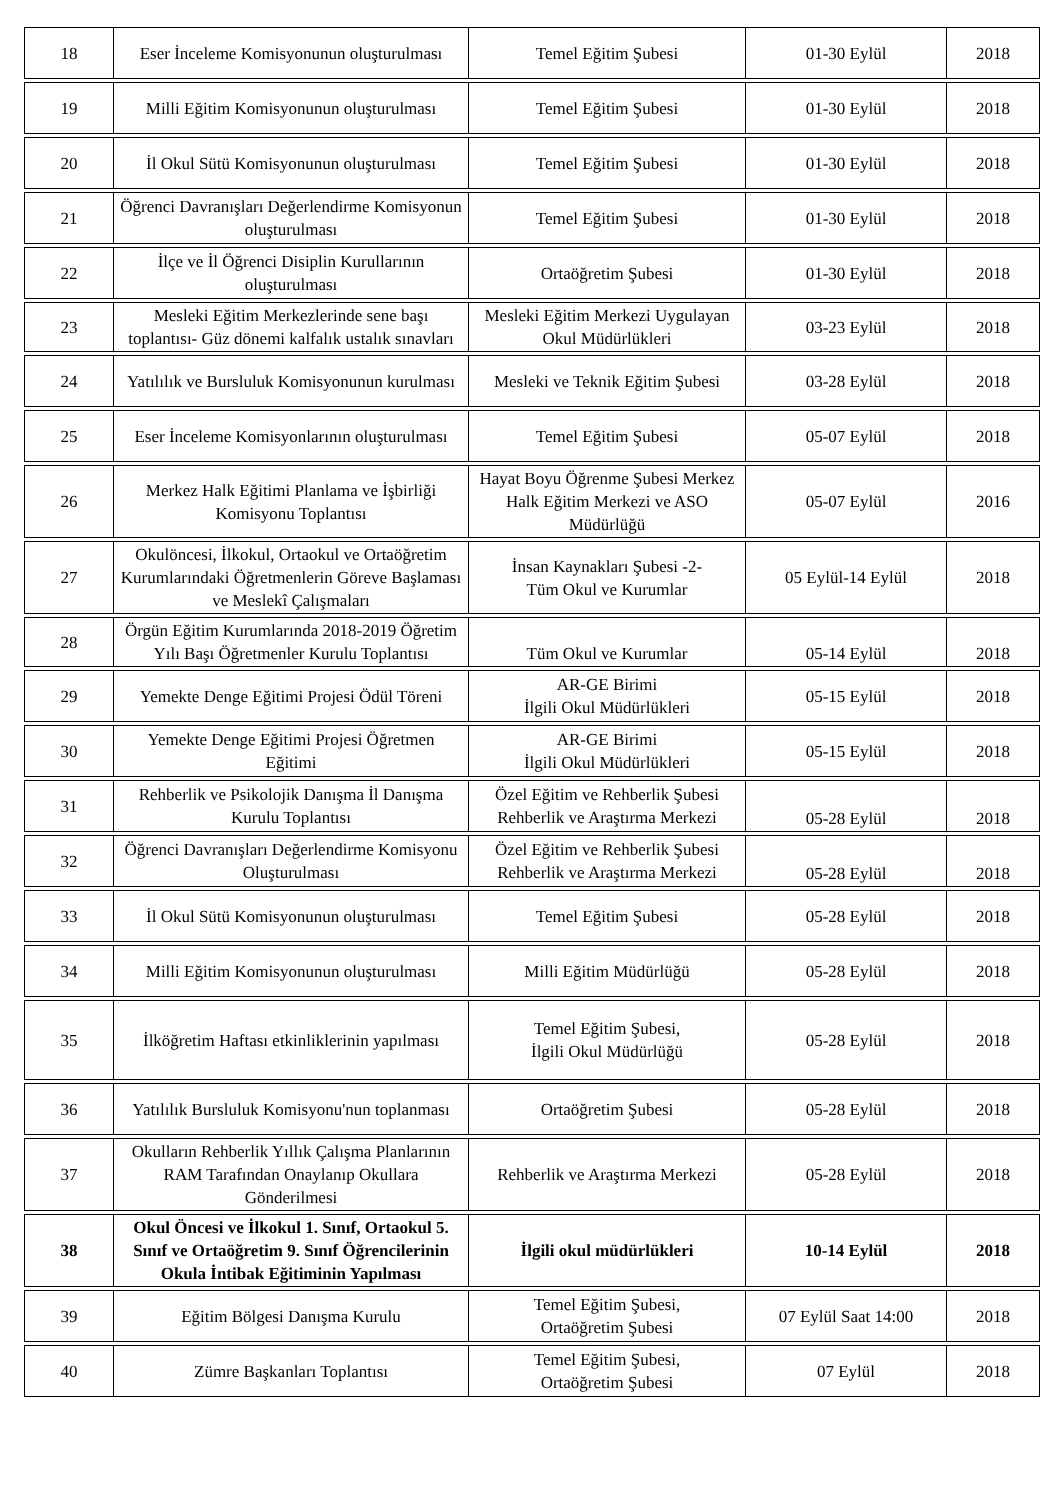| 18 | Eser İnceleme Komisyonunun oluşturulması | Temel Eğitim Şubesi | 01-30 Eylül | 2018 |
| 19 | Milli Eğitim Komisyonunun oluşturulması | Temel Eğitim Şubesi | 01-30 Eylül | 2018 |
| 20 | İl Okul Sütü Komisyonunun oluşturulması | Temel Eğitim Şubesi | 01-30 Eylül | 2018 |
| 21 | Öğrenci Davranışları Değerlendirme Komisyonun oluşturulması | Temel Eğitim Şubesi | 01-30 Eylül | 2018 |
| 22 | İlçe ve İl Öğrenci Disiplin Kurullarının oluşturulması | Ortaöğretim Şubesi | 01-30 Eylül | 2018 |
| 23 | Mesleki Eğitim Merkezlerinde sene başı toplantısı- Güz dönemi kalfalık ustalık sınavları | Mesleki Eğitim Merkezi Uygulayan Okul Müdürlükleri | 03-23 Eylül | 2018 |
| 24 | Yatılılık ve Bursluluk Komisyonunun kurulması | Mesleki ve Teknik Eğitim Şubesi | 03-28 Eylül | 2018 |
| 25 | Eser İnceleme Komisyonlarının oluşturulması | Temel Eğitim Şubesi | 05-07 Eylül | 2018 |
| 26 | Merkez Halk Eğitimi Planlama ve İşbirliği Komisyonu Toplantısı | Hayat Boyu Öğrenme Şubesi Merkez Halk Eğitim Merkezi ve ASO Müdürlüğü | 05-07 Eylül | 2016 |
| 27 | Okulöncesi, İlkokul, Ortaokul ve Ortaöğretim Kurumlarındaki Öğretmenlerin Göreve Başlaması ve Meslekî Çalışmaları | İnsan Kaynakları Şubesi -2- Tüm Okul ve Kurumlar | 05 Eylül-14 Eylül | 2018 |
| 28 | Örgün Eğitim Kurumlarında 2018-2019 Öğretim Yılı Başı Öğretmenler Kurulu Toplantısı | Tüm Okul ve Kurumlar | 05-14 Eylül | 2018 |
| 29 | Yemekte Denge Eğitimi Projesi Ödül Töreni | AR-GE Birimi İlgili Okul Müdürlükleri | 05-15 Eylül | 2018 |
| 30 | Yemekte Denge Eğitimi Projesi Öğretmen Eğitimi | AR-GE Birimi İlgili Okul Müdürlükleri | 05-15 Eylül | 2018 |
| 31 | Rehberlik ve Psikolojik Danışma İl Danışma Kurulu Toplantısı | Özel Eğitim ve Rehberlik Şubesi Rehberlik ve Araştırma Merkezi | 05-28 Eylül | 2018 |
| 32 | Öğrenci Davranışları Değerlendirme Komisyonu Oluşturulması | Özel Eğitim ve Rehberlik Şubesi Rehberlik ve Araştırma Merkezi | 05-28 Eylül | 2018 |
| 33 | İl Okul Sütü Komisyonunun oluşturulması | Temel Eğitim Şubesi | 05-28 Eylül | 2018 |
| 34 | Milli Eğitim Komisyonunun oluşturulması | Milli Eğitim Müdürlüğü | 05-28 Eylül | 2018 |
| 35 | İlköğretim Haftası etkinliklerinin yapılması | Temel Eğitim Şubesi, İlgili Okul Müdürlüğü | 05-28 Eylül | 2018 |
| 36 | Yatılılık Bursluluk Komisyonu'nun toplanması | Ortaöğretim Şubesi | 05-28 Eylül | 2018 |
| 37 | Okulların Rehberlik Yıllık Çalışma Planlarının RAM Tarafından Onaylanıp Okullara Gönderilmesi | Rehberlik ve Araştırma Merkezi | 05-28 Eylül | 2018 |
| 38 | Okul Öncesi ve İlkokul 1. Sınıf, Ortaokul 5. Sınıf ve Ortaöğretim 9. Sınıf Öğrencilerinin Okula İntibak Eğitiminin Yapılması | İlgili okul müdürlükleri | 10-14 Eylül | 2018 |
| 39 | Eğitim Bölgesi Danışma Kurulu | Temel Eğitim Şubesi, Ortaöğretim Şubesi | 07 Eylül Saat 14:00 | 2018 |
| 40 | Zümre Başkanları Toplantısı | Temel Eğitim Şubesi, Ortaöğretim Şubesi | 07 Eylül | 2018 |